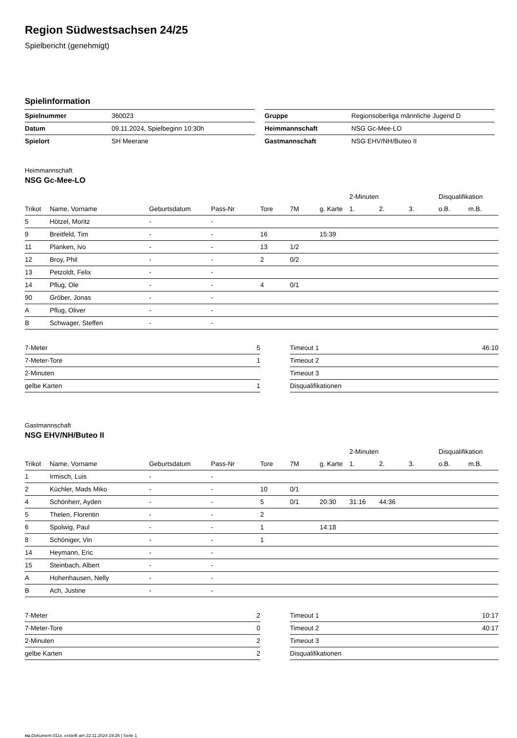Region Südwestsachsen 24/25
Spielbericht (genehmigt)
Spielinformation
| Spielnummer | 360023 |
| Datum | 09.11.2024, Spielbeginn 10:30h |
| Spielort | SH Meerane |
| Gruppe | Regionsoberliga männliche Jugend D |
| Heimmannschaft | NSG Gc-Mee-LO |
| Gastmannschaft | NSG EHV/NH/Buteo II |
Heimmannschaft
NSG Gc-Mee-LO
| | | | | | | | 2-Minuten | | | Disqualifikation | |
| --- | --- | --- | --- | --- | --- | --- | --- | --- | --- | --- | --- |
| Trikot | Name, Vorname | Geburtsdatum | Pass-Nr | Tore | 7M | g. Karte | 1. | 2. | 3. | o.B. | m.B. |
| 5 | Hötzel, Moritz | - | - | | | | | | | | |
| 9 | Breitfeld, Tim | - | - | 16 | | 15:39 | | | | | |
| 11 | Planken, Ivo | - | - | 13 | 1/2 | | | | | | |
| 12 | Broy, Phil | - | - | 2 | 0/2 | | | | | | |
| 13 | Petzoldt, Felix | - | - | | | | | | | | |
| 14 | Pflug, Ole | - | - | 4 | 0/1 | | | | | | |
| 90 | Gröber, Jonas | - | - | | | | | | | | |
| A | Pflug, Oliver | - | - | | | | | | | | |
| B | Schwager, Steffen | - | - | | | | | | | | |
| 7-Meter | 5 |
| 7-Meter-Tore | 1 |
| 2-Minuten | |
| gelbe Karten | 1 |
| Timeout 1 | 46:10 |
| Timeout 2 | |
| Timeout 3 | |
| Disqualifikationen | |
Gastmannschaft
NSG EHV/NH/Buteo II
| | | | | | | | 2-Minuten | | | Disqualifikation | |
| --- | --- | --- | --- | --- | --- | --- | --- | --- | --- | --- | --- |
| Trikot | Name, Vorname | Geburtsdatum | Pass-Nr | Tore | 7M | g. Karte | 1. | 2. | 3. | o.B. | m.B. |
| 1 | Irmisch, Luis | - | - | | | | | | | | |
| 2 | Küchler, Mads Miko | - | - | 10 | 0/1 | | | | | | |
| 4 | Schönherr, Ayden | - | - | 5 | 0/1 | 20:30 | 31:16 | 44:36 | | | |
| 5 | Thelen, Florentin | - | - | 2 | | | | | | | |
| 6 | Spolwig, Paul | - | - | 1 | | 14:18 | | | | | |
| 8 | Schöniger, Vin | - | - | 1 | | | | | | | |
| 14 | Heymann, Eric | - | - | | | | | | | | |
| 15 | Steinbach, Albert | - | - | | | | | | | | |
| A | Hohenhausen, Nelly | - | - | | | | | | | | |
| B | Ach, Justine | - | - | | | | | | | | |
| 7-Meter | 2 |
| 7-Meter-Tore | 0 |
| 2-Minuten | 2 |
| gelbe Karten | 2 |
| Timeout 1 | 10:17 |
| Timeout 2 | 40:17 |
| Timeout 3 | |
| Disqualifikationen | |
nu.Dokument 011e, erstellt am 22.11.2024 19:26 | Seite 1